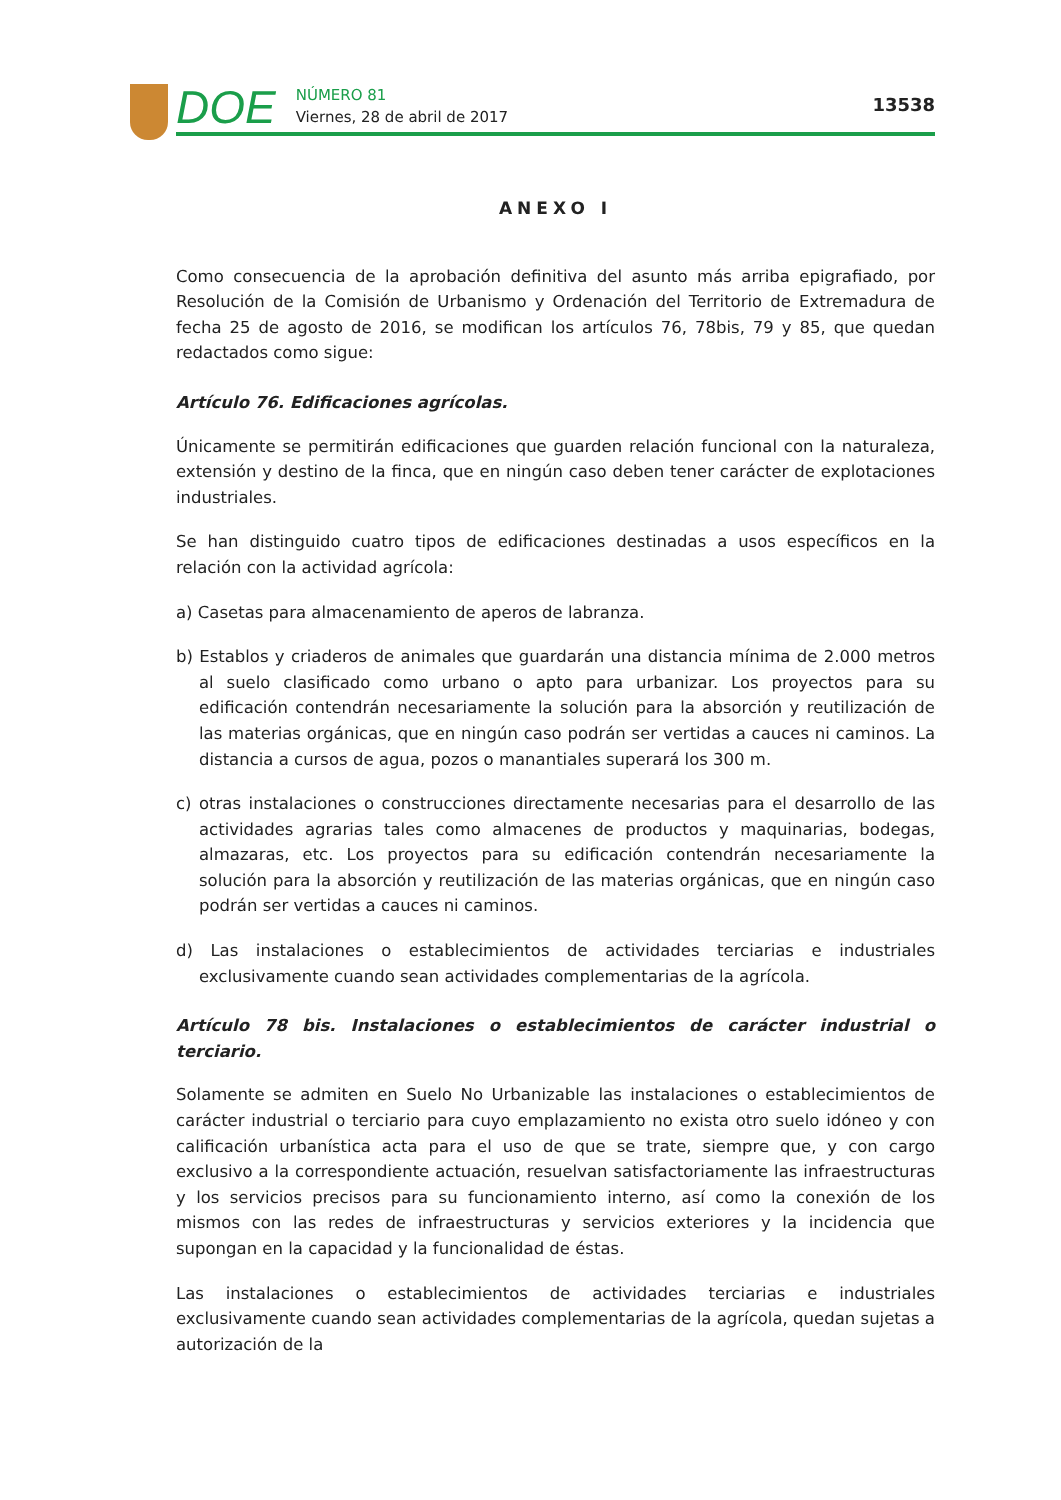DOE
NÚMERO 81
Viernes, 28 de abril de 2017
13538
ANEXO I
Como consecuencia de la aprobación definitiva del asunto más arriba epigrafiado, por Resolución de la Comisión de Urbanismo y Ordenación del Territorio de Extremadura de fecha 25 de agosto de 2016, se modifican los artículos 76, 78bis, 79 y 85, que quedan redactados como sigue:
Artículo 76. Edificaciones agrícolas.
Únicamente se permitirán edificaciones que guarden relación funcional con la naturaleza, extensión y destino de la finca, que en ningún caso deben tener carácter de explotaciones industriales.
Se han distinguido cuatro tipos de edificaciones destinadas a usos específicos en la relación con la actividad agrícola:
a) Casetas para almacenamiento de aperos de labranza.
b) Establos y criaderos de animales que guardarán una distancia mínima de 2.000 metros al suelo clasificado como urbano o apto para urbanizar. Los proyectos para su edificación contendrán necesariamente la solución para la absorción y reutilización de las materias orgánicas, que en ningún caso podrán ser vertidas a cauces ni caminos. La distancia a cursos de agua, pozos o manantiales superará los 300 m.
c) otras instalaciones o construcciones directamente necesarias para el desarrollo de las actividades agrarias tales como almacenes de productos y maquinarias, bodegas, almazaras, etc. Los proyectos para su edificación contendrán necesariamente la solución para la absorción y reutilización de las materias orgánicas, que en ningún caso podrán ser vertidas a cauces ni caminos.
d) Las instalaciones o establecimientos de actividades terciarias e industriales exclusivamente cuando sean actividades complementarias de la agrícola.
Artículo 78 bis. Instalaciones o establecimientos de carácter industrial o terciario.
Solamente se admiten en Suelo No Urbanizable las instalaciones o establecimientos de carácter industrial o terciario para cuyo emplazamiento no exista otro suelo idóneo y con calificación urbanística acta para el uso de que se trate, siempre que, y con cargo exclusivo a la correspondiente actuación, resuelvan satisfactoriamente las infraestructuras y los servicios precisos para su funcionamiento interno, así como la conexión de los mismos con las redes de infraestructuras y servicios exteriores y la incidencia que supongan en la capacidad y la funcionalidad de éstas.
Las instalaciones o establecimientos de actividades terciarias e industriales exclusivamente cuando sean actividades complementarias de la agrícola, quedan sujetas a autorización de la